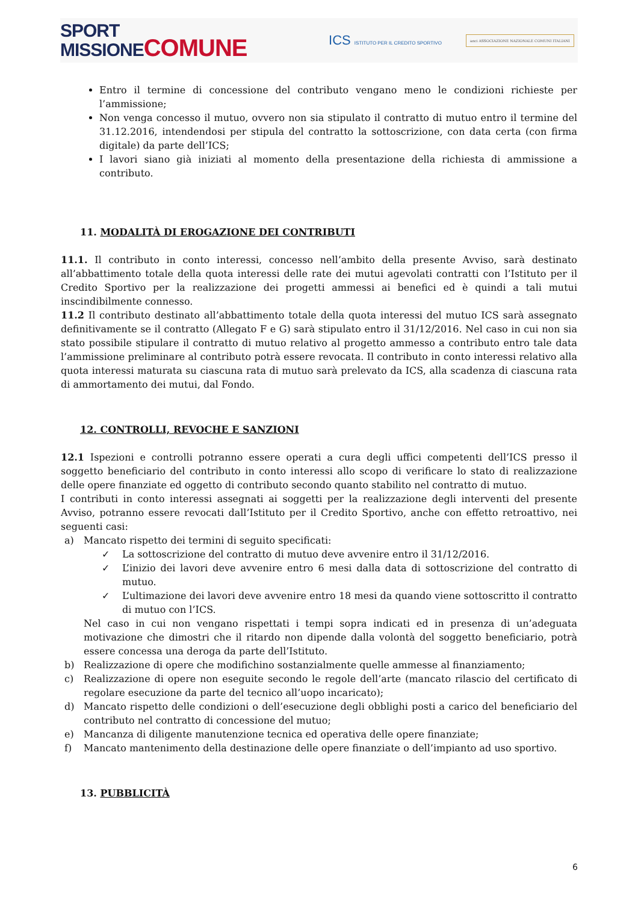SPORT
MISSIONECOMUNE
ICS ISTITUTO PER IL CREDITO SPORTIVO
anci ASSOCIAZIONE NAZIONALE COMUNI ITALIANI
Entro il termine di concessione del contributo vengano meno le condizioni richieste per l’ammissione;
Non venga concesso il mutuo, ovvero non sia stipulato il contratto di mutuo entro il termine del 31.12.2016, intendendosi per stipula del contratto la sottoscrizione, con data certa (con firma digitale) da parte dell’ICS;
I lavori siano già iniziati al momento della presentazione della richiesta di ammissione a contributo.
11. MODALITÀ DI EROGAZIONE DEI CONTRIBUTI
11.1. Il contributo in conto interessi, concesso nell’ambito della presente Avviso, sarà destinato all’abbattimento totale della quota interessi delle rate dei mutui agevolati contratti con l’Istituto per il Credito Sportivo per la realizzazione dei progetti ammessi ai benefici ed è quindi a tali mutui inscindibilmente connesso.
11.2 Il contributo destinato all’abbattimento totale della quota interessi del mutuo ICS sarà assegnato definitivamente se il contratto (Allegato F e G) sarà stipulato entro il 31/12/2016. Nel caso in cui non sia stato possibile stipulare il contratto di mutuo relativo al progetto ammesso a contributo entro tale data l’ammissione preliminare al contributo potrà essere revocata. Il contributo in conto interessi relativo alla quota interessi maturata su ciascuna rata di mutuo sarà prelevato da ICS, alla scadenza di ciascuna rata di ammortamento dei mutui, dal Fondo.
12. CONTROLLI, REVOCHE E SANZIONI
12.1 Ispezioni e controlli potranno essere operati a cura degli uffici competenti dell’ICS presso il soggetto beneficiario del contributo in conto interessi allo scopo di verificare lo stato di realizzazione delle opere finanziate ed oggetto di contributo secondo quanto stabilito nel contratto di mutuo.
I contributi in conto interessi assegnati ai soggetti per la realizzazione degli interventi del presente Avviso, potranno essere revocati dall’Istituto per il Credito Sportivo, anche con effetto retroattivo, nei seguenti casi:
a) Mancato rispetto dei termini di seguito specificati:
✓ La sottoscrizione del contratto di mutuo deve avvenire entro il 31/12/2016.
✓ L’inizio dei lavori deve avvenire entro 6 mesi dalla data di sottoscrizione del contratto di mutuo.
✓ L’ultimazione dei lavori deve avvenire entro 18 mesi da quando viene sottoscritto il contratto di mutuo con l’ICS.
Nel caso in cui non vengano rispettati i tempi sopra indicati ed in presenza di un’adeguata motivazione che dimostri che il ritardo non dipende dalla volontà del soggetto beneficiario, potrà essere concessa una deroga da parte dell’Istituto.
b) Realizzazione di opere che modifichino sostanzialmente quelle ammesse al finanziamento;
c) Realizzazione di opere non eseguite secondo le regole dell’arte (mancato rilascio del certificato di regolare esecuzione da parte del tecnico all’uopo incaricato);
d) Mancato rispetto delle condizioni o dell’esecuzione degli obblighi posti a carico del beneficiario del contributo nel contratto di concessione del mutuo;
e) Mancanza di diligente manutenzione tecnica ed operativa delle opere finanziate;
f) Mancato mantenimento della destinazione delle opere finanziate o dell’impianto ad uso sportivo.
13. PUBBLICITÀ
6